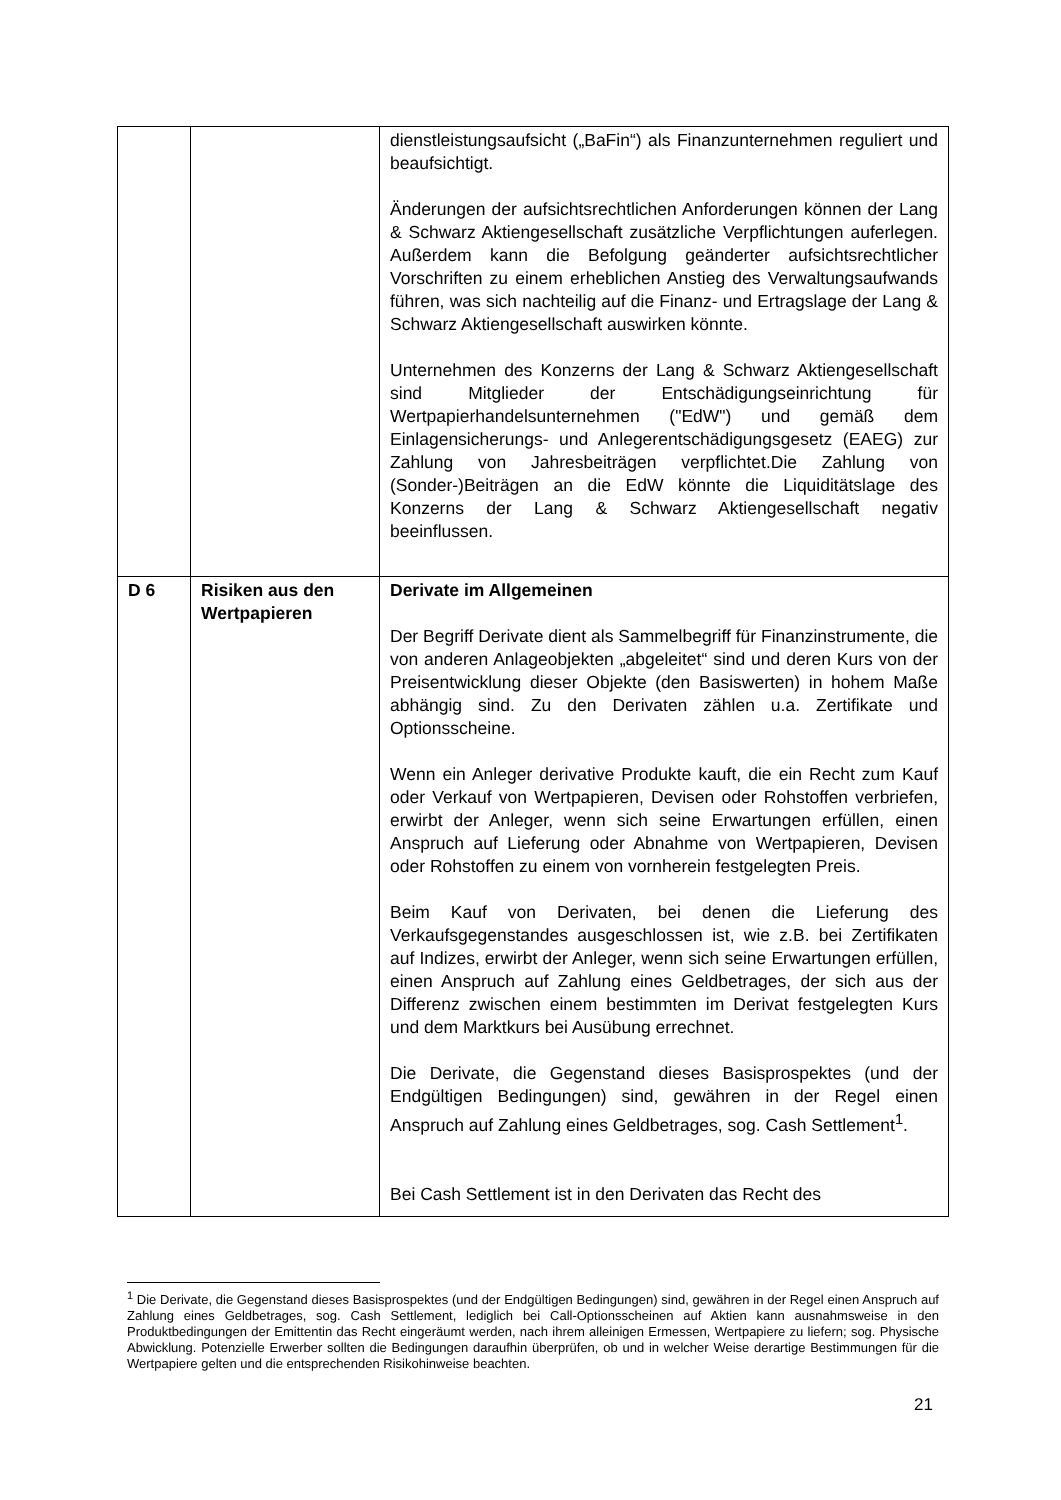| | | dienstleistungsaufsicht („BaFin“) als Finanzunternehmen reguliert und beaufsichtigt. Änderungen der aufsichtsrechtlichen Anforderungen können der Lang & Schwarz Aktiengesellschaft zusätzliche Verpflicht­ungen auferlegen. Außerdem kann die Befolgung geänderter aufsichtsrechtlicher Vorschriften zu einem erheblichen Anstieg des Verwaltungsaufwands führen, was sich nachteilig auf die Finanz- und Ertragslage der Lang & Schwarz Aktien­gesellschaft auswirken könnte. Unternehmen des Konzerns der Lang & Schwarz Aktien­gesellschaft sind Mitglieder der Entschädigungseinrichtung für Wertpapierhandelsunternehmen ("EdW") und gemäß dem Einlagensicherungs- und Anlegerentschädigungsgesetz (EAEG) zur Zahlung von Jahresbeiträgen verpflichtet.Die Zahlung von (Sonder-)Beiträgen an die EdW könnte die Liquiditätslage des Konzerns der Lang & Schwarz Aktiengesellschaft negativ beeinflussen. |
| D 6 | Risiken aus den Wertpapieren | Derivate im Allgemeinen Der Begriff Derivate dient als Sammelbegriff für Finanz­instrumente, die von anderen Anlageobjekten „abgeleitet“ sind und deren Kurs von der Preisentwicklung dieser Objekte (den Basiswerten) in hohem Maße abhängig sind. Zu den Derivaten zählen u.a. Zertifikate und Optionsscheine. Wenn ein Anleger derivative Produkte kauft, die ein Recht zum Kauf oder Verkauf von Wertpapieren, Devisen oder Rohstoffen verbriefen, erwirbt der Anleger, wenn sich seine Erwartungen erfüllen, einen Anspruch auf Lieferung oder Abnahme von Wertpapieren, Devisen oder Rohstoffen zu einem von vornherein festgelegten Preis. Beim Kauf von Derivaten, bei denen die Lieferung des Verkaufsgegenstandes ausgeschlossen ist, wie z.B. bei Zertifikaten auf Indizes, erwirbt der Anleger, wenn sich seine Erwartungen erfüllen, einen Anspruch auf Zahlung eines Geldbetrages, der sich aus der Differenz zwischen einem bestimmten im Derivat festgelegten Kurs und dem Marktkurs bei Ausübung errechnet. Die Derivate, die Gegenstand dieses Basisprospektes (und der Endgültigen Bedingungen) sind, gewähren in der Regel einen Anspruch auf Zahlung eines Geldbetrages, sog. Cash Settlement<sup>1</sup>. Bei Cash Settlement ist in den Derivaten das Recht des |
<sup>1</sup> Die Derivate, die Gegenstand dieses Basisprospektes (und der Endgültigen Bedingungen) sind, gewähren in der Regel einen Anspruch auf Zahlung eines Geldbetrages, sog. Cash Settlement, lediglich bei Call-Options­scheinen auf Aktien kann ausnahmsweise in den Produktbedingungen der Emittentin das Recht eingeräumt werden, nach ihrem alleinigen Ermessen, Wertpapiere zu liefern; sog. Physische Abwicklung. Potenzielle Erwerber sollten die Bedingungen daraufhin überprüfen, ob und in welcher Weise derartige Bestimmungen für die Wertpapiere gelten und die entsprechenden Risikohinweise beachten.
21